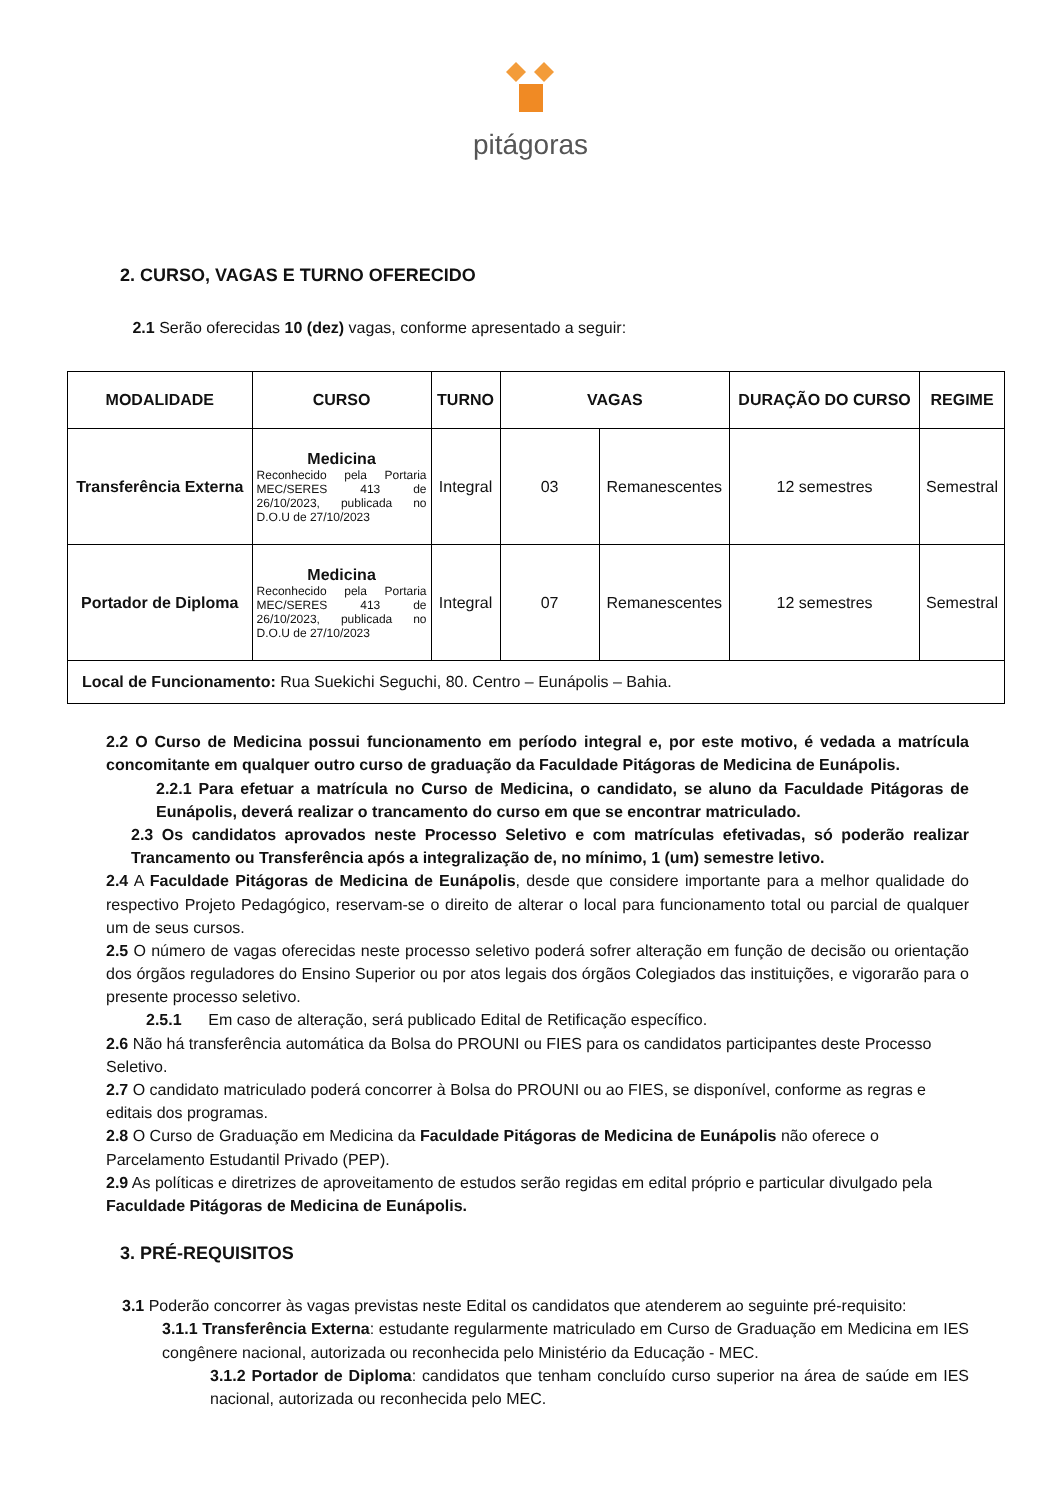pitágoras
2. CURSO, VAGAS E TURNO OFERECIDO
2.1 Serão oferecidas 10 (dez) vagas, conforme apresentado a seguir:
| MODALIDADE | CURSO | TURNO | VAGAS | | DURAÇÃO DO CURSO | REGIME |
| --- | --- | --- | --- | --- | --- | --- |
| Transferência Externa | Medicina Reconhecido pela Portaria MEC/SERES 413 de 26/10/2023, publicada no D.O.U de 27/10/2023 | Integral | 03 | Remanescentes | 12 semestres | Semestral |
| Portador de Diploma | Medicina Reconhecido pela Portaria MEC/SERES 413 de 26/10/2023, publicada no D.O.U de 27/10/2023 | Integral | 07 | Remanescentes | 12 semestres | Semestral |
| Local de Funcionamento: Rua Suekichi Seguchi, 80. Centro – Eunápolis – Bahia. | | | | | | |
2.2 O Curso de Medicina possui funcionamento em período integral e, por este motivo, é vedada a matrícula concomitante em qualquer outro curso de graduação da Faculdade Pitágoras de Medicina de Eunápolis.
2.2.1 Para efetuar a matrícula no Curso de Medicina, o candidato, se aluno da Faculdade Pitágoras de Eunápolis, deverá realizar o trancamento do curso em que se encontrar matriculado.
2.3 Os candidatos aprovados neste Processo Seletivo e com matrículas efetivadas, só poderão realizar Trancamento ou Transferência após a integralização de, no mínimo, 1 (um) semestre letivo.
2.4 A Faculdade Pitágoras de Medicina de Eunápolis, desde que considere importante para a melhor qualidade do respectivo Projeto Pedagógico, reservam-se o direito de alterar o local para funcionamento total ou parcial de qualquer um de seus cursos.
2.5 O número de vagas oferecidas neste processo seletivo poderá sofrer alteração em função de decisão ou orientação dos órgãos reguladores do Ensino Superior ou por atos legais dos órgãos Colegiados das instituições, e vigorarão para o presente processo seletivo.
2.5.1 Em caso de alteração, será publicado Edital de Retificação específico.
2.6 Não há transferência automática da Bolsa do PROUNI ou FIES para os candidatos participantes deste Processo Seletivo.
2.7 O candidato matriculado poderá concorrer à Bolsa do PROUNI ou ao FIES, se disponível, conforme as regras e editais dos programas.
2.8 O Curso de Graduação em Medicina da Faculdade Pitágoras de Medicina de Eunápolis não oferece o Parcelamento Estudantil Privado (PEP).
2.9 As políticas e diretrizes de aproveitamento de estudos serão regidas em edital próprio e particular divulgado pela Faculdade Pitágoras de Medicina de Eunápolis.
3. PRÉ-REQUISITOS
3.1 Poderão concorrer às vagas previstas neste Edital os candidatos que atenderem ao seguinte pré-requisito:
3.1.1 Transferência Externa: estudante regularmente matriculado em Curso de Graduação em Medicina em IES congênere nacional, autorizada ou reconhecida pelo Ministério da Educação - MEC.
3.1.2 Portador de Diploma: candidatos que tenham concluído curso superior na área de saúde em IES nacional, autorizada ou reconhecida pelo MEC.